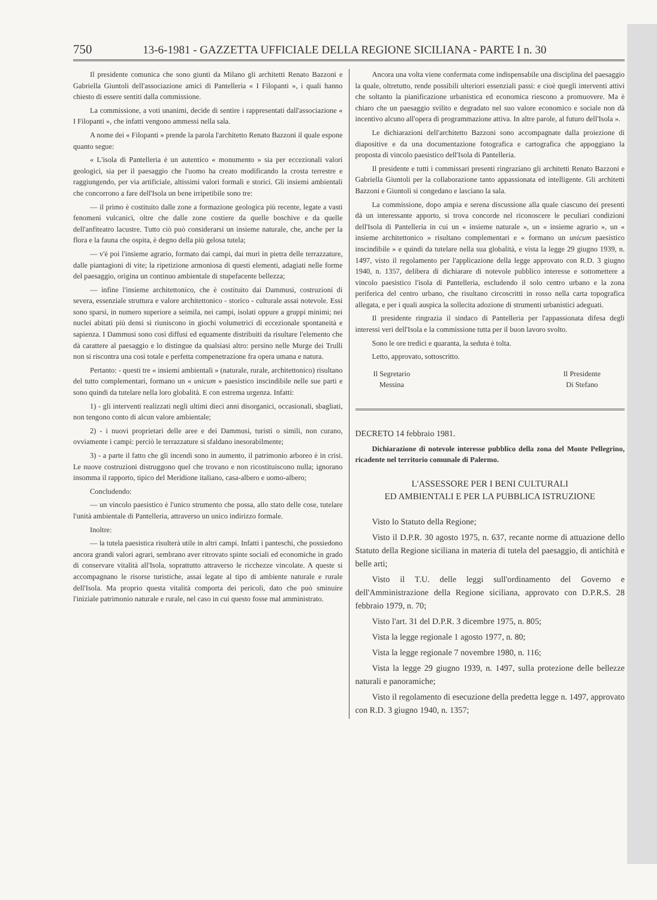750 13-6-1981 - GAZZETTA UFFICIALE DELLA REGIONE SICILIANA - PARTE I n. 30
Il presidente comunica che sono giunti da Milano gli architetti Renato Bazzoni e Gabriella Giuntoli dell'associazione amici di Pantelleria « I Filopanti », i quali hanno chiesto di essere sentiti dalla commissione.
La commissione, a voti unanimi, decide di sentire i rappresentati dall'associazione « I Filopanti », che infatti vengono ammessi nella sala.
A nome dei « Filopanti » prende la parola l'architetto Renato Bazzoni il quale espone quanto segue:
« L'isola di Pantelleria è un autentico « monumento » sia per eccezionali valori geologici, sia per il paesaggio che l'uomo ha creato modificando la crosta terrestre e raggiungendo, per via artificiale, altissimi valori formali e storici. Gli insiemi ambientali che concorrono a fare dell'Isola un bene irripetibile sono tre:
— il primo è costituito dalle zone a formazione geologica più recente, legate a vasti fenomeni vulcanici, oltre che dalle zone costiere da quelle boschive e da quelle dell'anfiteatro lacustre. Tutto ciò può considerarsi un insieme naturale, che, anche per la flora e la fauna che ospita, è degno della più gelosa tutela;
— v'è poi l'insieme agrario, formato dai campi, dai muri in pietra delle terrazzature, dalle piantagioni di vite; la ripetizione armoniosa di questi elementi, adagiati nelle forme del paesaggio, origina un continuo ambientale di stupefacente bellezza;
— infine l'insieme architettonico, che è costituito dai Dammusi, costruzioni di severa, essenziale struttura e valore architettonico - storico - culturale assai notevole. Essi sono sparsi, in numero superiore a seimila, nei campi, isolati oppure a gruppi minimi; nei nuclei abitati più densi si riuniscono in giochi volumetrici di eccezionale spontaneità e sapienza. I Dammusi sono così diffusi ed equamente distribuiti da risultare l'elemento che dà carattere al paesaggio e lo distingue da qualsiasi altro: persino nelle Murge dei Trulli non si riscontra una così totale e perfetta compenetrazione fra opera umana e natura.
Pertanto: - questi tre « insiemi ambientali » (naturale, rurale, architettonico) risultano del tutto complementari, formano un « unicum » paesistico inscindibile nelle sue parti e sono quindi da tutelare nella loro globalità. E con estrema urgenza. Infatti:
1) - gli interventi realizzati negli ultimi dieci anni disorganici, occasionali, sbagliati, non tengono conto di alcun valore ambientale;
2) - i nuovi proprietari delle aree e dei Dammusi, turisti o simili, non curano, ovviamente i campi: perciò le terrazzature si sfaldano inesorabilmente;
3) - a parte il fatto che gli incendi sono in aumento, il patrimonio arboreo è in crisi. Le nuove costruzioni distruggono quel che trovano e non ricostituiscono nulla; ignorano insomma il rapporto, tipico del Meridione italiano, casa-albero e uomo-albero;
Concludendo:
— un vincolo paesistico è l'unico strumento che possa, allo stato delle cose, tutelare l'unità ambientale di Pantelleria, attraverso un unico indirizzo formale.
Inoltre:
— la tutela paesistica risulterà utile in altri campi. Infatti i panteschi, che possiedono ancora grandi valori agrari, sembrano aver ritrovato spinte sociali ed economiche in grado di conservare vitalità all'Isola, soprattutto attraverso le ricchezze vincolate. A queste si accompagnano le risorse turistiche, assai legate al tipo di ambiente naturale e rurale dell'Isola. Ma proprio questa vitalità comporta dei pericoli, dato che può sminuire l'iniziale patrimonio naturale e rurale, nel caso in cui questo fosse mal amministrato.
Ancora una volta viene confermata come indispensabile una disciplina del paesaggio la quale, oltretutto, rende possibili ulteriori essenziali passi: e cioè quegli interventi attivi che soltanto la pianificazione urbanistica ed economica riescono a promuovere. Ma è chiaro che un paesaggio svilito e degradato nel suo valore economico e sociale non dà incentivo alcuno all'opera di programmazione attiva. In altre parole, al futuro dell'Isola ».
Le dichiarazioni dell'architetto Bazzoni sono accompagnate dalla proiezione di diapositive e da una documentazione fotografica e cartografica che appoggiano la proposta di vincolo paesistico dell'Isola di Pantelleria.
Il presidente e tutti i commissari presenti ringraziano gli architetti Renato Bazzoni e Gabriella Giuntoli per la collaborazione tanto appassionata ed intelligente. Gli architetti Bazzoni e Giuntoli si congedano e lasciano la sala.
La commissione, dopo ampia e serena discussione alla quale ciascuno dei presenti dà un interessante apporto, si trova concorde nel riconoscere le peculiari condizioni dell'Isola di Pantelleria in cui un « insieme naturale », un « insieme agrario », un « insieme architettonico » risultano complementari e « formano un unicum paesistico inscindibile » e quindi da tutelare nella sua globalità, e vista la legge 29 giugno 1939, n. 1497, visto il regolamento per l'applicazione della legge approvato con R.D. 3 giugno 1940, n. 1357, delibera di dichiarare di notevole pubblico interesse e sottomettere a vincolo paesistico l'isola di Pantelleria, escludendo il solo centro urbano e la zona periferica del centro urbano, che risultano circoscritti in rosso nella carta topografica allegata, e per i quali auspica la sollecita adozione di strumenti urbanistici adeguati.
Il presidente ringrazia il sindaco di Pantelleria per l'appassionata difesa degli interessi veri dell'Isola e la commissione tutta per il buon lavoro svolto.
Sono le ore tredici e quaranta, la seduta è tolta.
Letto, approvato, sottoscritto.
Il Segretario
Messina
Il Presidente
Di Stefano
DECRETO 14 febbraio 1981.
Dichiarazione di notevole interesse pubblico della zona del Monte Pellegrino, ricadente nel territorio comunale di Palermo.
L'ASSESSORE PER I BENI CULTURALI
ED AMBIENTALI E PER LA PUBBLICA ISTRUZIONE
Visto lo Statuto della Regione;
Visto il D.P.R. 30 agosto 1975, n. 637, recante norme di attuazione dello Statuto della Regione siciliana in materia di tutela del paesaggio, di antichità e belle arti;
Visto il T.U. delle leggi sull'ordinamento del Governo e dell'Amministrazione della Regione siciliana, approvato con D.P.R.S. 28 febbraio 1979, n. 70;
Visto l'art. 31 del D.P.R. 3 dicembre 1975, n. 805;
Vista la legge regionale 1 agosto 1977, n. 80;
Vista la legge regionale 7 novembre 1980, n. 116;
Vista la legge 29 giugno 1939, n. 1497, sulla protezione delle bellezze naturali e panoramiche;
Visto il regolamento di esecuzione della predetta legge n. 1497, approvato con R.D. 3 giugno 1940, n. 1357;